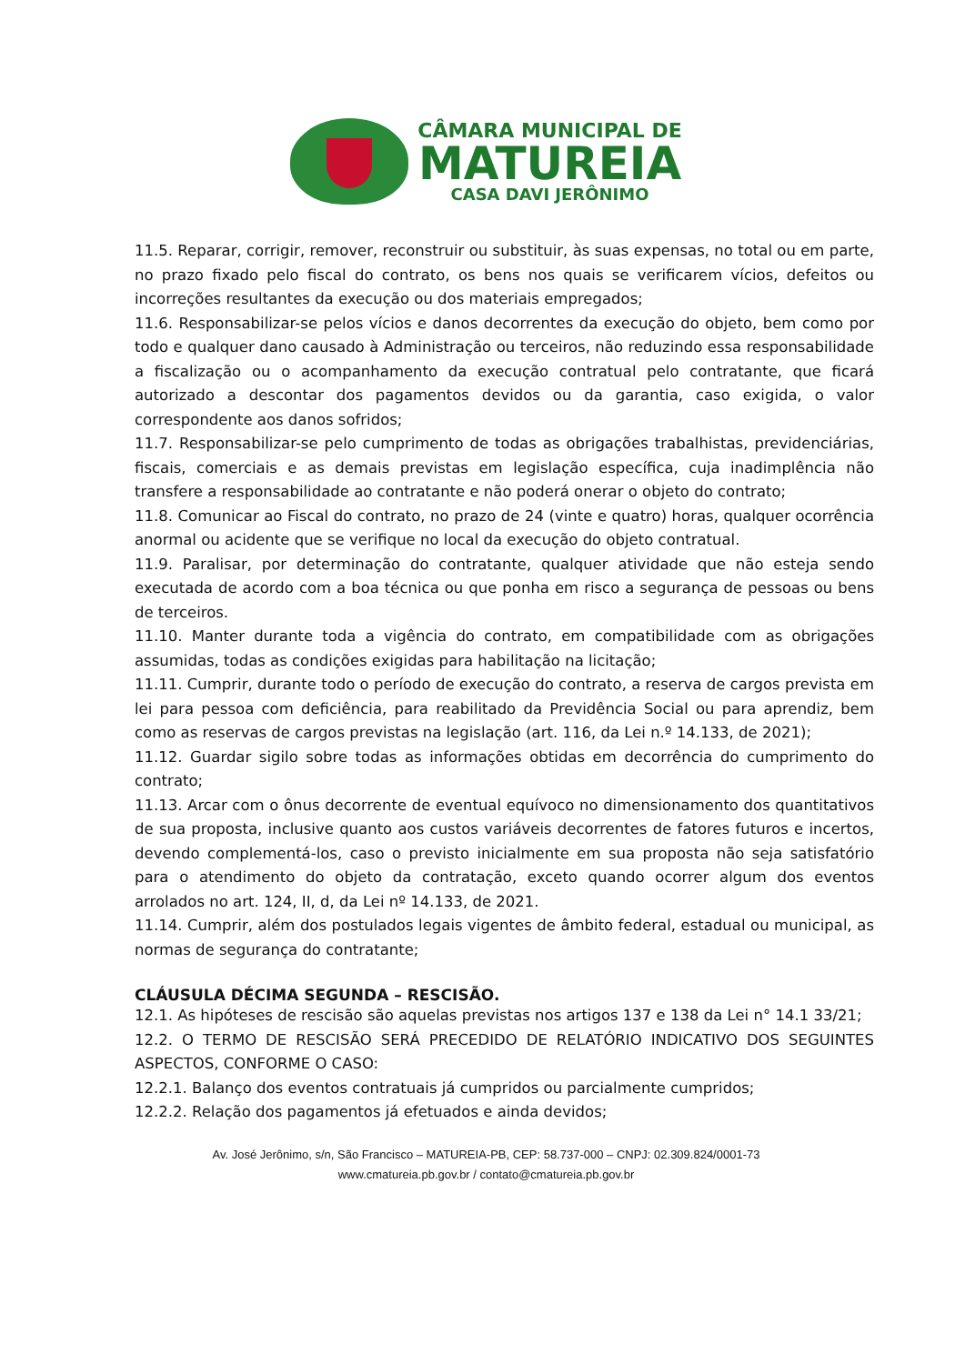CÂMARA MUNICIPAL DE
MATUREIA
CASA DAVI JERÔNIMO
11.5. Reparar, corrigir, remover, reconstruir ou substituir, às suas expensas, no total ou em parte, no prazo fixado pelo fiscal do contrato, os bens nos quais se verificarem vícios, defeitos ou incorreções resultantes da execução ou dos materiais empregados;
11.6. Responsabilizar-se pelos vícios e danos decorrentes da execução do objeto, bem como por todo e qualquer dano causado à Administração ou terceiros, não reduzindo essa responsabilidade a fiscalização ou o acompanhamento da execução contratual pelo contratante, que ficará autorizado a descontar dos pagamentos devidos ou da garantia, caso exigida, o valor correspondente aos danos sofridos;
11.7. Responsabilizar-se pelo cumprimento de todas as obrigações trabalhistas, previdenciárias, fiscais, comerciais e as demais previstas em legislação específica, cuja inadimplência não transfere a responsabilidade ao contratante e não poderá onerar o objeto do contrato;
11.8. Comunicar ao Fiscal do contrato, no prazo de 24 (vinte e quatro) horas, qualquer ocorrência anormal ou acidente que se verifique no local da execução do objeto contratual.
11.9. Paralisar, por determinação do contratante, qualquer atividade que não esteja sendo executada de acordo com a boa técnica ou que ponha em risco a segurança de pessoas ou bens de terceiros.
11.10. Manter durante toda a vigência do contrato, em compatibilidade com as obrigações assumidas, todas as condições exigidas para habilitação na licitação;
11.11. Cumprir, durante todo o período de execução do contrato, a reserva de cargos prevista em lei para pessoa com deficiência, para reabilitado da Previdência Social ou para aprendiz, bem como as reservas de cargos previstas na legislação (art. 116, da Lei n.º 14.133, de 2021);
11.12. Guardar sigilo sobre todas as informações obtidas em decorrência do cumprimento do contrato;
11.13. Arcar com o ônus decorrente de eventual equívoco no dimensionamento dos quantitativos de sua proposta, inclusive quanto aos custos variáveis decorrentes de fatores futuros e incertos, devendo complementá-los, caso o previsto inicialmente em sua proposta não seja satisfatório para o atendimento do objeto da contratação, exceto quando ocorrer algum dos eventos arrolados no art. 124, II, d, da Lei nº 14.133, de 2021.
11.14. Cumprir, além dos postulados legais vigentes de âmbito federal, estadual ou municipal, as normas de segurança do contratante;
CLÁUSULA DÉCIMA SEGUNDA – RESCISÃO.
12.1. As hipóteses de rescisão são aquelas previstas nos artigos 137 e 138 da Lei n° 14.1 33/21;
12.2. O TERMO DE RESCISÃO SERÁ PRECEDIDO DE RELATÓRIO INDICATIVO DOS SEGUINTES ASPECTOS, CONFORME O CASO:
12.2.1. Balanço dos eventos contratuais já cumpridos ou parcialmente cumpridos;
12.2.2. Relação dos pagamentos já efetuados e ainda devidos;
Av. José Jerônimo, s/n, São Francisco – MATUREIA-PB, CEP: 58.737-000 – CNPJ: 02.309.824/0001-73
www.cmatureia.pb.gov.br / contato@cmatureia.pb.gov.br